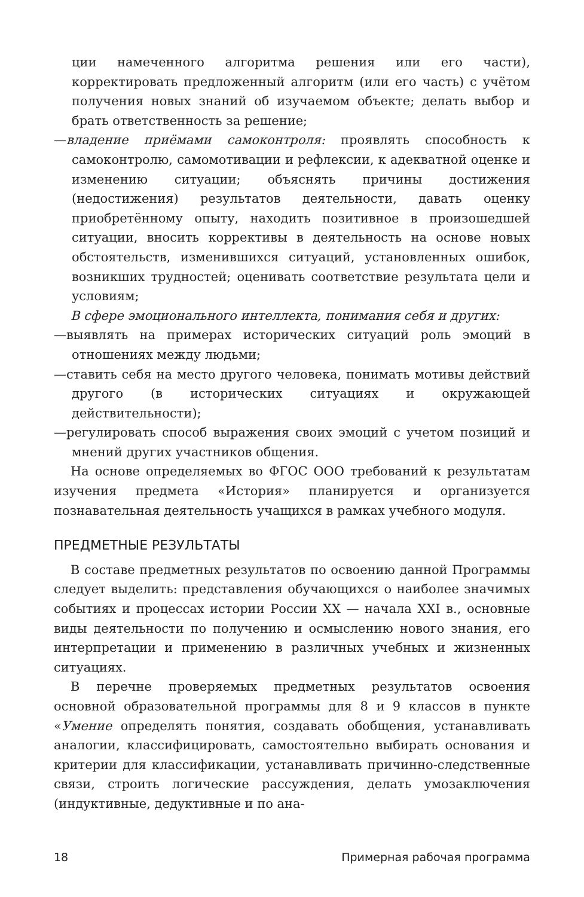ции намеченного алгоритма решения или его части), корректировать предложенный алгоритм (или его часть) с учётом получения новых знаний об изучаемом объекте; делать выбор и брать ответственность за решение;
—владение приёмами самоконтроля: проявлять способность к самоконтролю, самомотивации и рефлексии, к адекватной оценке и изменению ситуации; объяснять причины достижения (недостижения) результатов деятельности, давать оценку приобретённому опыту, находить позитивное в произошедшей ситуации, вносить коррективы в деятельность на основе новых обстоятельств, изменившихся ситуаций, установленных ошибок, возникших трудностей; оценивать соответствие результата цели и условиям;
В сфере эмоционального интеллекта, понимания себя и других:
—выявлять на примерах исторических ситуаций роль эмоций в отношениях между людьми;
—ставить себя на место другого человека, понимать мотивы действий другого (в исторических ситуациях и окружающей действительности);
—регулировать способ выражения своих эмоций с учетом позиций и мнений других участников общения.
На основе определяемых во ФГОС ООО требований к результатам изучения предмета «История» планируется и организуется познавательная деятельность учащихся в рамках учебного модуля.
ПРЕДМЕТНЫЕ РЕЗУЛЬТАТЫ
В составе предметных результатов по освоению данной Программы следует выделить: представления обучающихся о наиболее значимых событиях и процессах истории России XX — начала XXI в., основные виды деятельности по получению и осмыслению нового знания, его интерпретации и применению в различных учебных и жизненных ситуациях.
В перечне проверяемых предметных результатов освоения основной образовательной программы для 8 и 9 классов в пункте «Умение определять понятия, создавать обобщения, устанавливать аналогии, классифицировать, самостоятельно выбирать основания и критерии для классификации, устанавливать причинно-следственные связи, строить логические рассуждения, делать умозаключения (индуктивные, дедуктивные и по ана-
18 Примерная рабочая программа